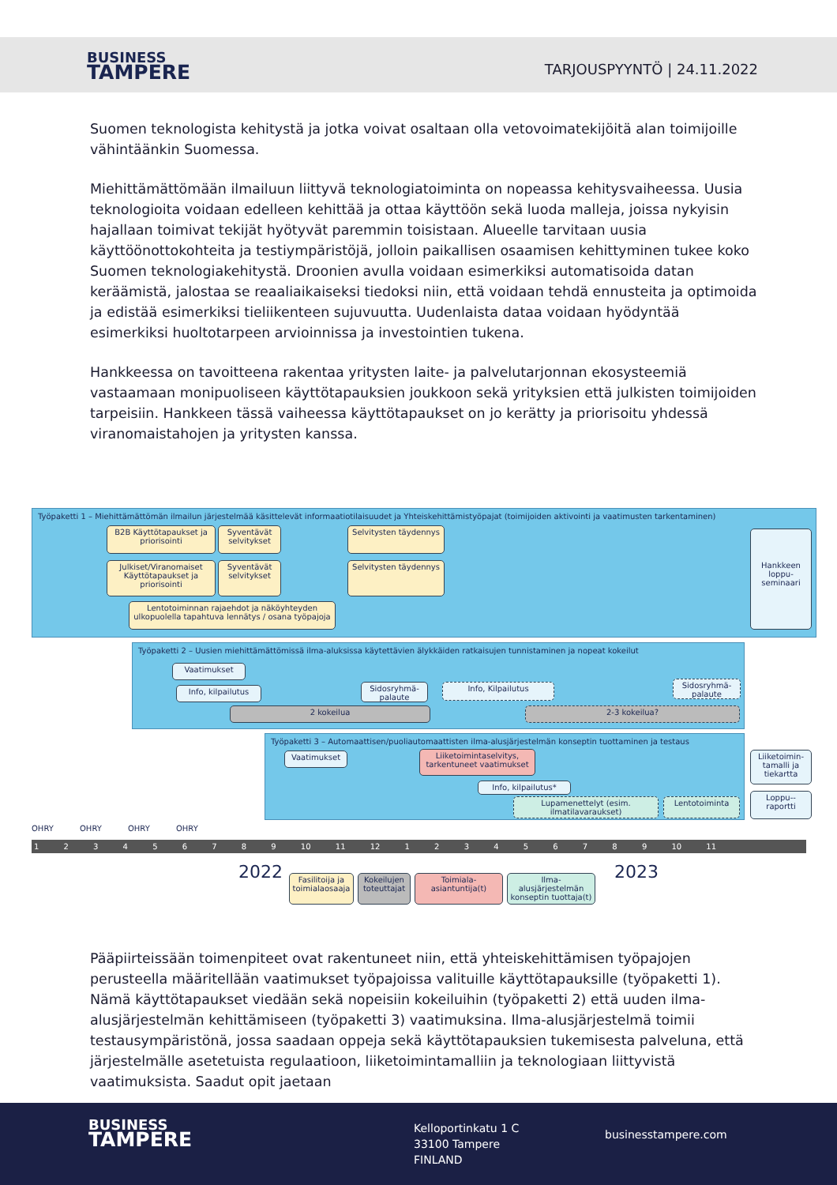BUSINESS
TAMPERE
TARJOUSPYYNTÖ | 24.11.2022
Suomen teknologista kehitystä ja jotka voivat osaltaan olla vetovoimatekijöitä alan toimijoille vähintäänkin Suomessa.
Miehittämättömään ilmailuun liittyvä teknologiatoiminta on nopeassa kehitysvaiheessa. Uusia teknologioita voidaan edelleen kehittää ja ottaa käyttöön sekä luoda malleja, joissa nykyisin hajallaan toimivat tekijät hyötyvät paremmin toisistaan. Alueelle tarvitaan uusia käyttöönottokohteita ja testiympäristöjä, jolloin paikallisen osaamisen kehittyminen tukee koko Suomen teknologiakehitystä. Droonien avulla voidaan esimerkiksi automatisoida datan keräämistä, jalostaa se reaaliaikaiseksi tiedoksi niin, että voidaan tehdä ennusteita ja optimoida ja edistää esimerkiksi tieliikenteen sujuvuutta. Uudenlaista dataa voidaan hyödyntää esimerkiksi huoltotarpeen arvioinnissa ja investointien tukena.
Hankkeessa on tavoitteena rakentaa yritysten laite- ja palvelutarjonnan ekosysteemiä vastaamaan monipuoliseen käyttötapauksien joukkoon sekä yrityksien että julkisten toimijoiden tarpeisiin. Hankkeen tässä vaiheessa käyttötapaukset on jo kerätty ja priorisoitu yhdessä viranomaistahojen ja yritysten kanssa.
Työpaketti 1 – Miehittämättömän ilmailun järjestelmää käsittelevät informaatiotilaisuudet ja Yhteiskehittämistyöpajat (toimijoiden aktivointi ja vaatimusten tarkentaminen)
B2B Käyttötapaukset ja priorisointi
Syventävät selvitykset
Selvitysten täydennys
Julkiset/Viranomaiset Käyttötapaukset ja priorisointi
Syventävät selvitykset
Selvitysten täydennys
Lentotoiminnan rajaehdot ja näköyhteyden ulkopuolella tapahtuva lennätys / osana työpajoja
Hankkeen loppu-seminaari
Työpaketti 2 – Uusien miehittämättömissä ilma-aluksissa käytettävien älykkäiden ratkaisujen tunnistaminen ja nopeat kokeilut
Vaatimukset
Info, kilpailutus
Sidosryhmä-palaute
Info, Kilpailutus
Sidosryhmä-palaute
2 kokeilua 2-3 kokeilua?
Työpaketti 3 – Automaattisen/puoliautomaattisten ilma-alusjärjestelmän konseptin tuottaminen ja testaus
Vaatimukset
Liiketoimintaselvitys, tarkentuneet vaatimukset
Info, kilpailutus*
Lupamenettelyt (esim. ilmatilavaraukset)
Lentotoiminta
Liiketoimin-tamalli ja tiekartta
Loppu--raportti
OHRY OHRY OHRY OHRY
1 2 3 4 5 6 7 8 9 10 11 12 1 2 3 4 5 6 7 8 9 10 11
2022 2023
Fasilitoija ja toimialaosaaja
Kokeilujen toteuttajat
Toimiala-asiantuntija(t)
Ilma-alusjärjestelmän konseptin tuottaja(t)
Pääpiirteissään toimenpiteet ovat rakentuneet niin, että yhteiskehittämisen työpajojen perusteella määritellään vaatimukset työpajoissa valituille käyttötapauksille (työpaketti 1). Nämä käyttötapaukset viedään sekä nopeisiin kokeiluihin (työpaketti 2) että uuden ilma-alusjärjestelmän kehittämiseen (työpaketti 3) vaatimuksina. Ilma-alusjärjestelmä toimii testausympäristönä, jossa saadaan oppeja sekä käyttötapauksien tukemisesta palveluna, että järjestelmälle asetetuista regulaatioon, liiketoimintamalliin ja teknologiaan liittyvistä vaatimuksista. Saadut opit jaetaan
BUSINESS
TAMPERE
Kelloportinkatu 1 C
33100 Tampere
FINLAND
businesstampere.com